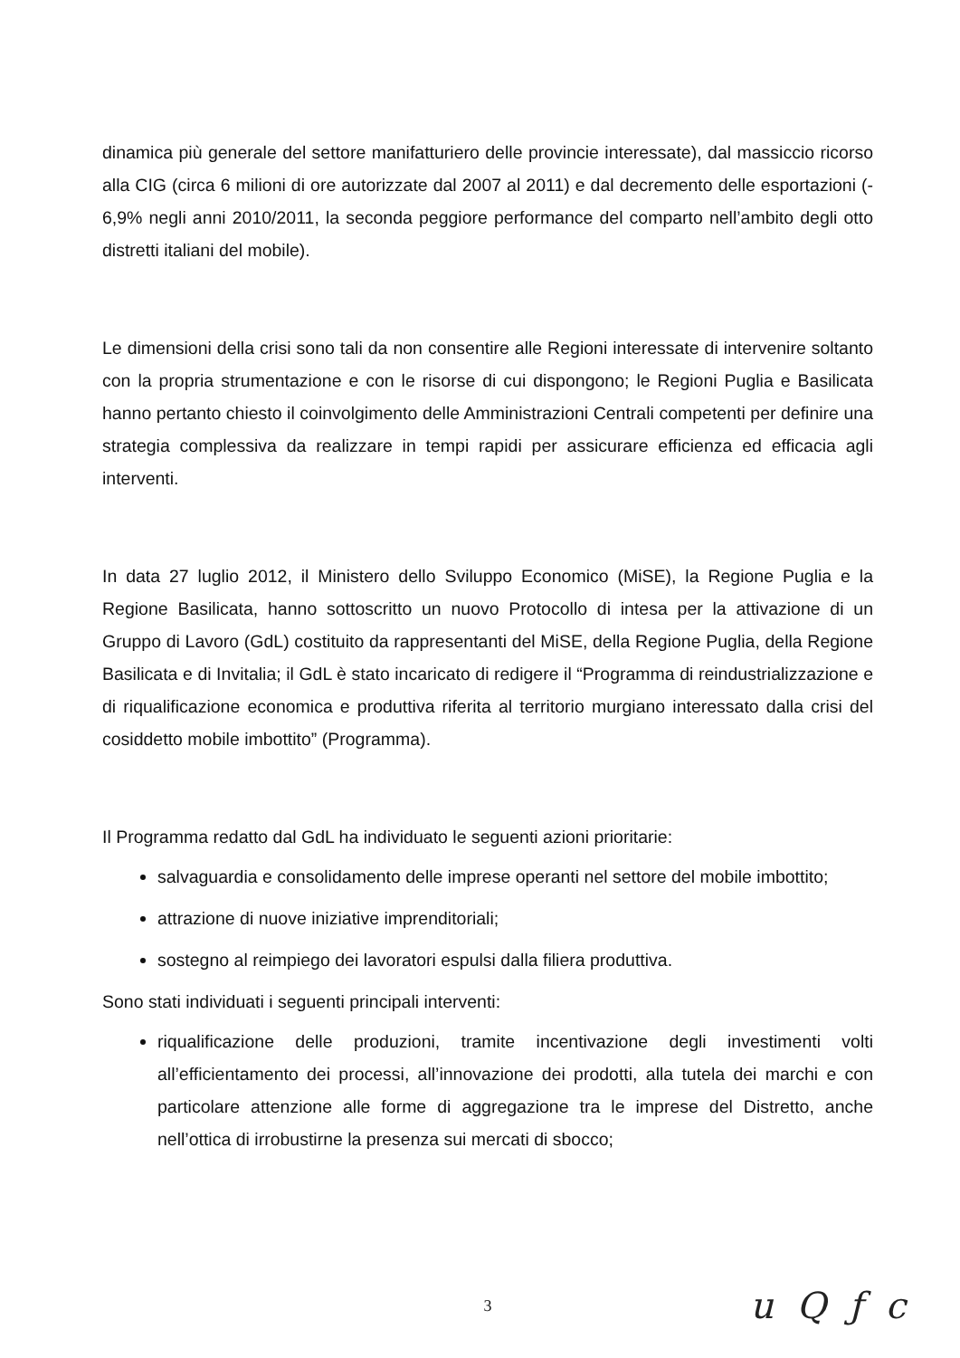dinamica più generale del settore manifatturiero delle provincie interessate), dal massiccio ricorso alla CIG (circa 6 milioni di ore autorizzate dal 2007 al 2011) e dal decremento delle esportazioni (- 6,9% negli anni 2010/2011, la seconda peggiore performance del comparto nell’ambito degli otto distretti italiani del mobile).
Le dimensioni della crisi sono tali da non consentire alle Regioni interessate di intervenire soltanto con la propria strumentazione e con le risorse di cui dispongono; le Regioni Puglia e Basilicata hanno pertanto chiesto il coinvolgimento delle Amministrazioni Centrali competenti per definire una strategia complessiva da realizzare in tempi rapidi per assicurare efficienza ed efficacia agli interventi.
In data 27 luglio 2012, il Ministero dello Sviluppo Economico (MiSE), la Regione Puglia e la Regione Basilicata, hanno sottoscritto un nuovo Protocollo di intesa per la attivazione di un Gruppo di Lavoro (GdL) costituito da rappresentanti del MiSE, della Regione Puglia, della Regione Basilicata e di Invitalia; il GdL è stato incaricato di redigere il “Programma di reindustrializzazione e di riqualificazione economica e produttiva riferita al territorio murgiano interessato dalla crisi del cosiddetto mobile imbottito” (Programma).
Il Programma redatto dal GdL ha individuato le seguenti azioni prioritarie:
salvaguardia e consolidamento delle imprese operanti nel settore del mobile imbottito;
attrazione di nuove iniziative imprenditoriali;
sostegno al reimpiego dei lavoratori espulsi dalla filiera produttiva.
Sono stati individuati i seguenti principali interventi:
riqualificazione delle produzioni, tramite incentivazione degli investimenti volti all’efficientamento dei processi, all’innovazione dei prodotti, alla tutela dei marchi e con particolare attenzione alle forme di aggregazione tra le imprese del Distretto, anche nell’ottica di irrobustirne la presenza sui mercati di sbocco;
3
u Q ƒ c